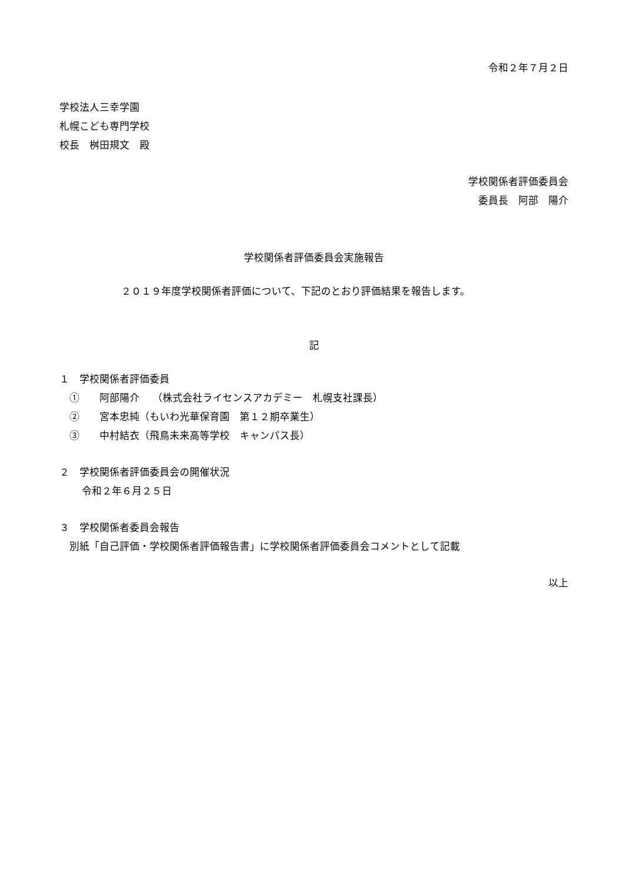令和２年７月２日
学校法人三幸学園
札幌こども専門学校
校長　桝田規文　殿
学校関係者評価委員会
委員長　阿部　陽介
学校関係者評価委員会実施報告
２０１９年度学校関係者評価について、下記のとおり評価結果を報告します。
記
１　学校関係者評価委員
①　　阿部陽介　 （株式会社ライセンスアカデミー　札幌支社課長）
②　　宮本忠純（もいわ光華保育園　第１２期卒業生）
③　　中村結衣（飛鳥未来高等学校　キャンパス長）
２　学校関係者評価委員会の開催状況
令和２年６月２５日
３　学校関係者委員会報告
別紙「自己評価・学校関係者評価報告書」に学校関係者評価委員会コメントとして記載
以上